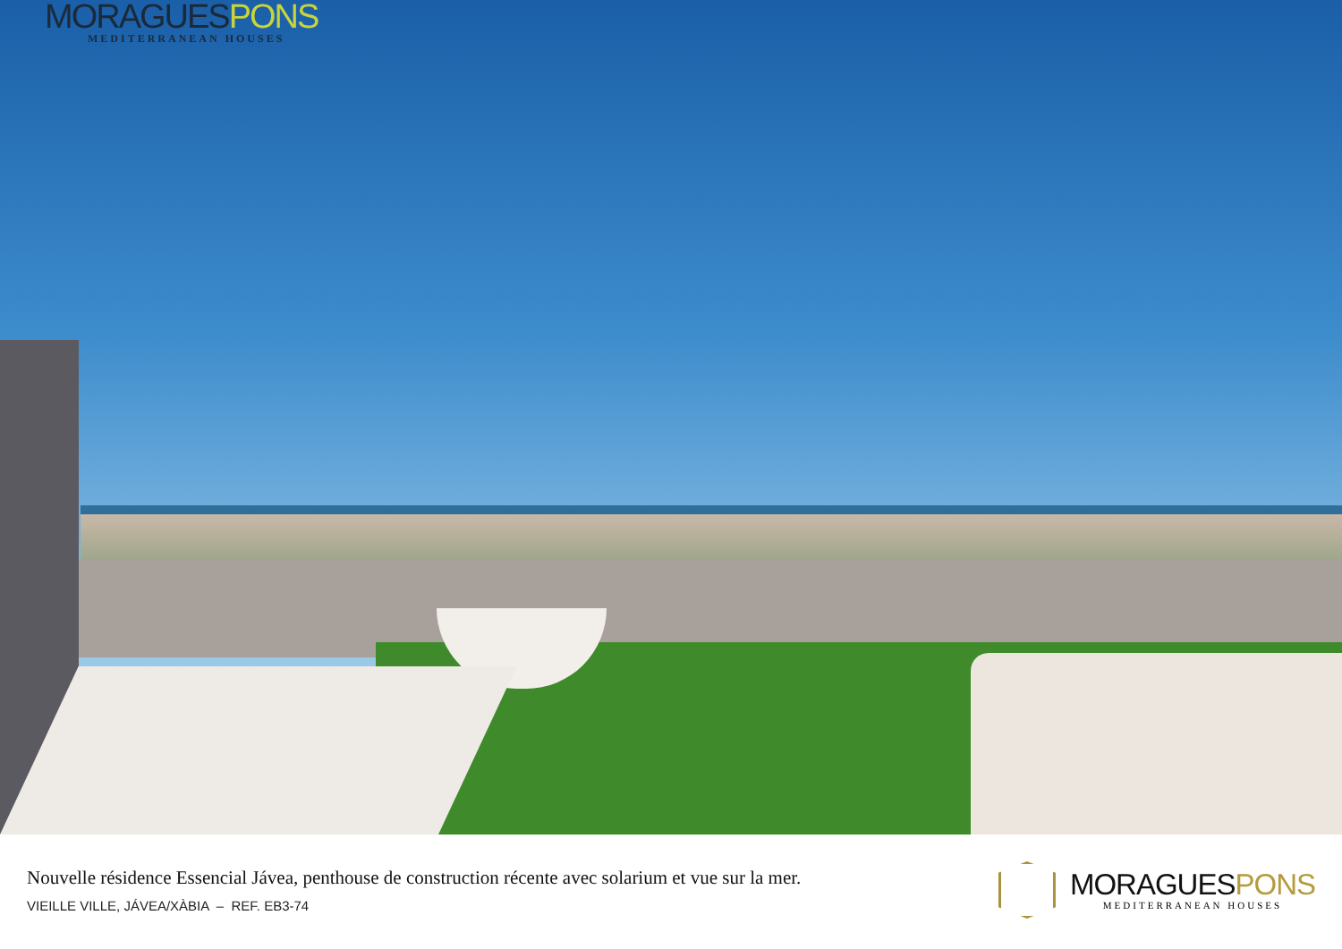MORAGUESPONS
MEDITERRANEAN HOUSES
Nouvelle résidence Essencial Jávea, penthouse de construction récente avec solarium et vue sur la mer.
VIEILLE VILLE, JÁVEA/XÀBIA – REF. EB3-74
MORAGUESPONS
MEDITERRANEAN HOUSES